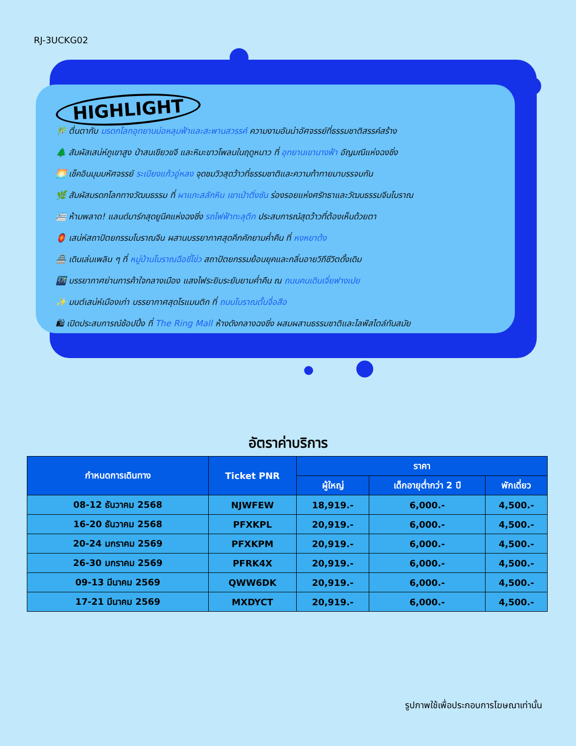RJ-3UCKG02
HIGHLIGHT
🎋 ตื่นตากับ มรดกโลกอุทยานบ่อหลุมฟ้าและสะพานสวรรค์ ความงามอันน่าอัศจรรย์ที่ธรรมชาติสรรค์สร้าง
🌲 สัมผัสเสน่ห์ภูเขาสูง ป่าสนเขียวขจี และหิมะขาวโพลนในฤดูหนาว ที่ อุทยานเขานางฟ้า อัญมณีแห่งฉงชิ่ง
🌅 เช็คอินมุมมหัศจรรย์ ระเบียงแก้วอู่หลง จุดชมวิวสุดว้าวที่ธรรมชาติและความท้าทายมาบรรจบกัน
🌿 สัมผัสมรดกโลกทางวัฒนธรรม ที่ ผาแกะสลักหิน เขาเป่าติ่งซัน ร่องรอยแห่งศรัทธาและวัฒนธรรมจีนโบราณ
🚈 ห้ามพลาด! แลนด์มาร์กสุดยูนีคแห่งฉงชิ่ง รถไฟฟ้าทะลุตึก ประสบการณ์สุดว้าวที่ต้องเห็นด้วยตา
🏮 เสน่ห์สถาปัตยกรรมโบราณจีน ผสานบรรยากาศสุดคึกคักยามค่ำคืน ที่ หงหยาต้ง
🏯 เดินเล่นเพลิน ๆ ที่ หมู่บ้านโบราณฉือชี่โข่ว สถาปัตยกรรมย้อนยุคและกลิ่นอายวิถีชีวิตดั้งเดิม
🌃 บรรยากาศย่านการค้าใจกลางเมือง แสงไฟระยิบระยับยามค่ำคืน ณ ถนนคนเดินเจี่ยฟางเปย
✨ มนต์เสน่ห์เมืองเก่า บรรยากาศสุดโรแมนติก ที่ ถนนโบราณตั้นจื่อสือ
🛍 เปิดประสบการณ์ช้อปปิ้ง ที่ The Ring Mall ห้างดังกลางฉงชิ่ง ผสมผสานธรรมชาติและไลฟ์สไตล์ทันสมัย
อัตราค่าบริการ
| กำหนดการเดินทาง | Ticket PNR | ราคา | | |
| --- | --- | --- | --- | --- |
| | | ผู้ใหญ่ | เด็กอายุต่ำกว่า 2 ปี | พักเดี่ยว |
| 08-12 ธันวาคม 2568 | NJWFEW | 18,919.- | 6,000.- | 4,500.- |
| 16-20 ธันวาคม 2568 | PFXKPL | 20,919.- | 6,000.- | 4,500.- |
| 20-24 มกราคม 2569 | PFXKPM | 20,919.- | 6,000.- | 4,500.- |
| 26-30 มกราคม 2569 | PFRK4X | 20,919.- | 6,000.- | 4,500.- |
| 09-13 มีนาคม 2569 | QWW6DK | 20,919.- | 6,000.- | 4,500.- |
| 17-21 มีนาคม 2569 | MXDYCT | 20,919.- | 6,000.- | 4,500.- |
รูปภาพใช้เพื่อประกอบการโฆษณาเท่านั้น